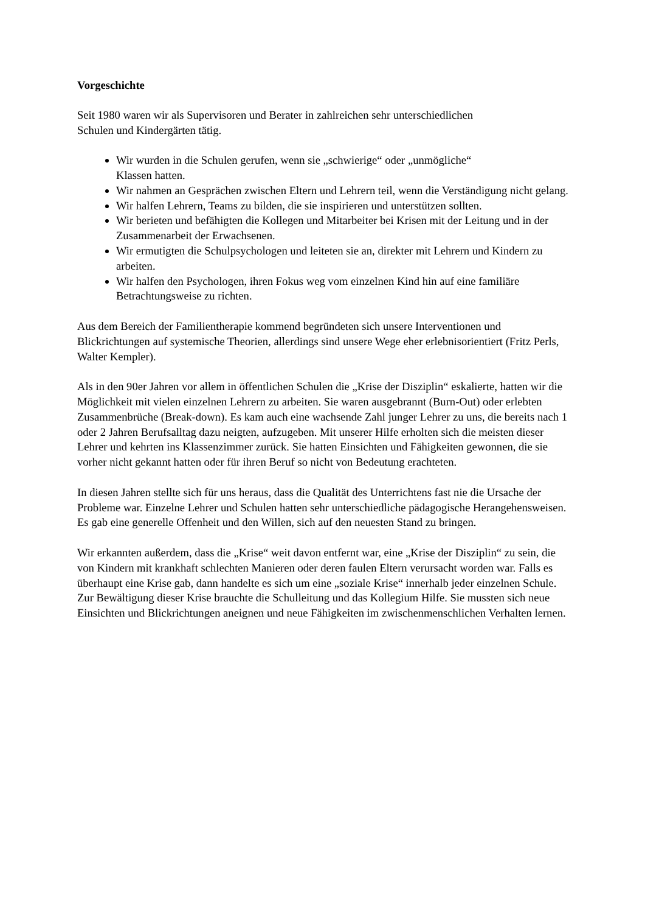Vorgeschichte
Seit 1980 waren wir als Supervisoren und Berater in zahlreichen sehr unterschiedlichen
Schulen und Kindergärten tätig.
Wir wurden in die Schulen gerufen, wenn sie „schwierige“ oder „unmögliche“
Klassen hatten.
Wir nahmen an Gesprächen zwischen Eltern und Lehrern teil, wenn die Verständigung nicht gelang.
Wir halfen Lehrern, Teams zu bilden, die sie inspirieren und unterstützen sollten.
Wir berieten und befähigten die Kollegen und Mitarbeiter bei Krisen mit der Leitung und in der Zusammenarbeit der Erwachsenen.
Wir ermutigten die Schulpsychologen und leiteten sie an, direkter mit Lehrern und Kindern zu arbeiten.
Wir halfen den Psychologen, ihren Fokus weg vom einzelnen Kind hin auf eine familiäre Betrachtungsweise zu richten.
Aus dem Bereich der Familientherapie kommend begründeten sich unsere Interventionen und Blickrichtungen auf systemische Theorien, allerdings sind unsere Wege eher erlebnisorientiert (Fritz Perls, Walter Kempler).
Als in den 90er Jahren vor allem in öffentlichen Schulen die „Krise der Disziplin“ eskalierte, hatten wir die Möglichkeit mit vielen einzelnen Lehrern zu arbeiten. Sie waren ausgebrannt (Burn-Out) oder erlebten Zusammenbrüche (Break-down). Es kam auch eine wachsende Zahl junger Lehrer zu uns, die bereits nach 1 oder 2 Jahren Berufsalltag dazu neigten, aufzugeben. Mit unserer Hilfe erholten sich die meisten dieser Lehrer und kehrten ins Klassenzimmer zurück. Sie hatten Einsichten und Fähigkeiten gewonnen, die sie vorher nicht gekannt hatten oder für ihren Beruf so nicht von Bedeutung erachteten.
In diesen Jahren stellte sich für uns heraus, dass die Qualität des Unterrichtens fast nie die Ursache der Probleme war. Einzelne Lehrer und Schulen hatten sehr unterschiedliche pädagogische Herangehensweisen. Es gab eine generelle Offenheit und den Willen, sich auf den neuesten Stand zu bringen.
Wir erkannten außerdem, dass die „Krise“ weit davon entfernt war, eine „Krise der Disziplin“ zu sein, die von Kindern mit krankhaft schlechten Manieren oder deren faulen Eltern verursacht worden war. Falls es überhaupt eine Krise gab, dann handelte es sich um eine „soziale Krise“ innerhalb jeder einzelnen Schule. Zur Bewältigung dieser Krise brauchte die Schulleitung und das Kollegium Hilfe. Sie mussten sich neue Einsichten und Blickrichtungen aneignen und neue Fähigkeiten im zwischenmenschlichen Verhalten lernen.